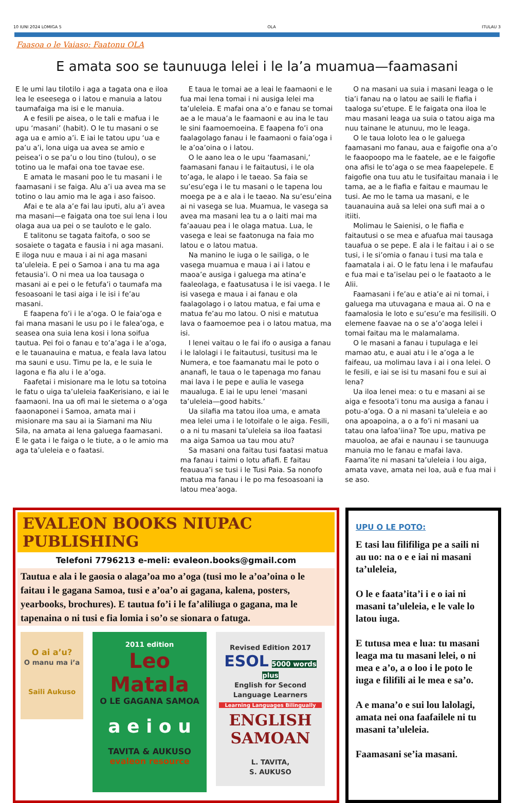10 IUNI 2024 LOMIGA 5 OLA ITULAU 3
Faasoa o le Vaiaso: Faatonu OLA
E amata soo se taunuuga lelei i le la’a muamua—faamasani
E le umi lau tilotilo i aga a tagata ona e iloa lea le eseesega o i latou e manuia a latou taumafaiga ma isi e le manuia.
A e fesili pe aisea, o le tali e mafua i le upu ‘masani’ (habit). O le tu masani o se aga ua e amio a’i. E iai le tatou upu ‘ua e pa’u a’i, lona uiga ua avea se amio e peisea’i o se pa’u o lou tino (tulou), o se totino ua le mafai ona toe tavae ese.
E amata le masani poo le tu masani i le faamasani i se faiga. Alu a’i ua avea ma se totino o lau amio ma le aga i aso faisoo.
Afai e te ala a’e fai lau iputi, alu a’i avea ma masani—e faigata ona toe sui lena i lou olaga aua ua pei o se tauloto e le galo.
E talitonu se tagata faitofa, o soo se sosaiete o tagata e fausia i ni aga masani. E iloga nuu e maua i ai ni aga masani ta’uleleia. E pei o Samoa i ana tu ma aga fetausia’i. O ni mea ua loa tausaga o masani ai e pei o le fetufa’i o taumafa ma fesoasoani le tasi aiga i le isi i fe’au masani.
E faapena fo’i i le a’oga. O le faia’oga e fai mana masani le usu po i le falea’oga, e seasea ona suia lena kosi i lona soifua tautua. Pei foi o fanau e to’a’aga i le a’oga, e le tauanauina e matua, e feala lava latou ma sauni e usu. Timu pe la, e le suia le lagona e fia alu i le a’oga.
Faafetai i misionare ma le lotu sa totoina le fatu o uiga ta’uleleia faaKerisiano, e iai le faamaoni. Ina ua ofi mai le sietema o a’oga faaonaponei i Samoa, amata mai i misionare ma sau ai ia Siamani ma Niu Sila, na amata ai lena galuega faamasani. E le gata i le faiga o le tiute, a o le amio ma aga ta’uleleia e o faatasi.
E taua le tomai ae a leai le faamaoni e le fua mai lena tomai i ni ausiga lelei ma ta’uleleia. E mafai ona a’o e fanau se tomai ae a le maua’a le faamaoni e au ina le tau le sini faamoemoeina. E faapena fo’i ona faalagolago fanau i le faamaoni o faia’oga i le a’oa’oina o i latou.
O le aano lea o le upu ‘faamasani,’ faamasani fanau i le faitautusi, i le ola to’aga, le alapo i le taeao. Sa faia se su’esu’ega i le tu masani o le tapena lou moega pe a e ala i le taeao. Na su’esu’eina ai ni vasega se lua. Muamua, le vasega sa avea ma masani lea tu a o laiti mai ma fa’aauau pea i le olaga matua. Lua, le vasega e leai se faatonuga na faia mo latou e o latou matua.
Na manino le iuga o le sailiga, o le vasega muamua e maua i ai i latou e maoa’e ausiga i galuega ma atina’e faaleolaga, e faatusatusa i le isi vaega. I le isi vasega e maua i ai fanau e ola faalagolago i o latou matua, e fai uma e matua fe’au mo latou. O nisi e matutua lava o faamoemoe pea i o latou matua, ma isi.
I lenei vaitau o le fai ifo o ausiga a fanau i le lalolagi i le faitautusi, tusitusi ma le Numera, e toe faamanatu mai le poto o ananafi, le taua o le tapenaga mo fanau mai lava i le pepe e aulia le vasega maualuga. E iai le upu lenei ‘masani ta’uleleia—good habits.’
Ua silafia ma tatou iloa uma, e amata mea lelei uma i le lotoifale o le aiga. Fesili, o a ni tu masani ta’uleleia sa iloa faatasi ma aiga Samoa ua tau mou atu?
Sa masani ona faitau tusi faatasi matua ma fanau i taimi o lotu afiafi. E faitau feauaua’i se tusi i le Tusi Paia. Sa nonofo matua ma fanau i le po ma fesoasoani ia latou mea’aoga.
O na masani ua suia i masani leaga o le tia’i fanau na o latou ae saili le fiafia i taaloga su’etupe. E le faigata ona iloa le mau masani leaga ua suia o tatou aiga ma nuu tainane le atunuu, mo le leaga.
O le taua loloto lea o le galuega faamasani mo fanau, aua e faigofie ona a’o le faaopoopo ma le faatele, ae e le faigofie ona afisi le to’aga o se mea faapelepele. E faigofie ona tuu atu le tusifaitau manaia i le tama, ae a le fiafia e faitau e maumau le tusi. Ae mo le tama ua masani, e le tauanauina auā sa lelei ona sufi mai a o itiiti.
Molimau le Saienisi, o le fiafia e faitautusi o se mea e afuafua mai tausaga tauafua o se pepe. E ala i le faitau i ai o se tusi, i le si’omia o fanau i tusi ma tala e faamatala i ai. O le fatu lena i le mafaufau e fua mai e ta’iselau pei o le faataoto a le Alii.
Faamasani i fe’au e atia’e ai ni tomai, i galuega ma utuvagana e maua ai. O na e faamalosia le loto e su’esu’e ma fesilisili. O elemene faavae na o se a’o’aoga lelei i tomai faitau ma le malamalama.
O le masani a fanau i tupulaga e lei mamao atu, e auai atu i le a’oga a le faifeau, ua molimau lava i ai i ona lelei. O le fesili, e iai se isi tu masani fou e sui ai lena?
Ua iloa lenei mea: o tu e masani ai se aiga e fesoota’i tonu ma ausiga a fanau i potu-a’oga. O a ni masani ta’uleleia e ao ona apoapoina, a o a fo’i ni masani ua tatau ona lafoa’iina? Toe upu, mativa pe mauoloa, ae afai e naunau i se taunuuga manuia mo le fanau e mafai lava. Faama’ite ni masani ta’uleleia i lou aiga, amata vave, amata nei loa, auā e fua mai i se aso.
EVALEON BOOKS NIUPAC PUBLISHING
Telefoni 7796213 e-meli: evaleon.books@gmail.com
Tautua e ala i le gaosia o alaga’oa mo a’oga (tusi mo le a’oa’oina o le faitau i le gagana Samoa, tusi e a’oa’o ai gagana, kalena, posters, yearbooks, brochures). E tautua fo’i i le fa’aliliuga o gagana, ma le tapenaina o ni tusi e fia lomia i so’o se sionara o fatuga.
O ai a’u?
O manu ma i’a
Saili Aukuso
2011 edition
Leo
Matala
O LE GAGANA SAMOA
a e i o u
TAVITA & AUKUSO
evaleon resource
Revised Edition 2017
ESOL 5000 words plus
English for Second Language Learners
Learning Languages Bilingually
ENGLISH SAMOAN
L. TAVITA,
S. AUKUSO
UPU O LE POTO:
E tasi lau filifiliga pe a saili ni au uo: na o e e iai ni masani ta’uleleia,
O le e faata’ita’i i e o iai ni masani ta’uleleia, e le vale lo latou iuga.
E tutusa mea e lua: tu masani leaga ma tu masani lelei, o ni mea e a’o, a o loo i le poto le iuga e filifili ai le mea e sa’o.
A e mana’o e sui lou lalolagi, amata nei ona faafailele ni tu masani ta’uleleia.
Faamasani se’ia masani.